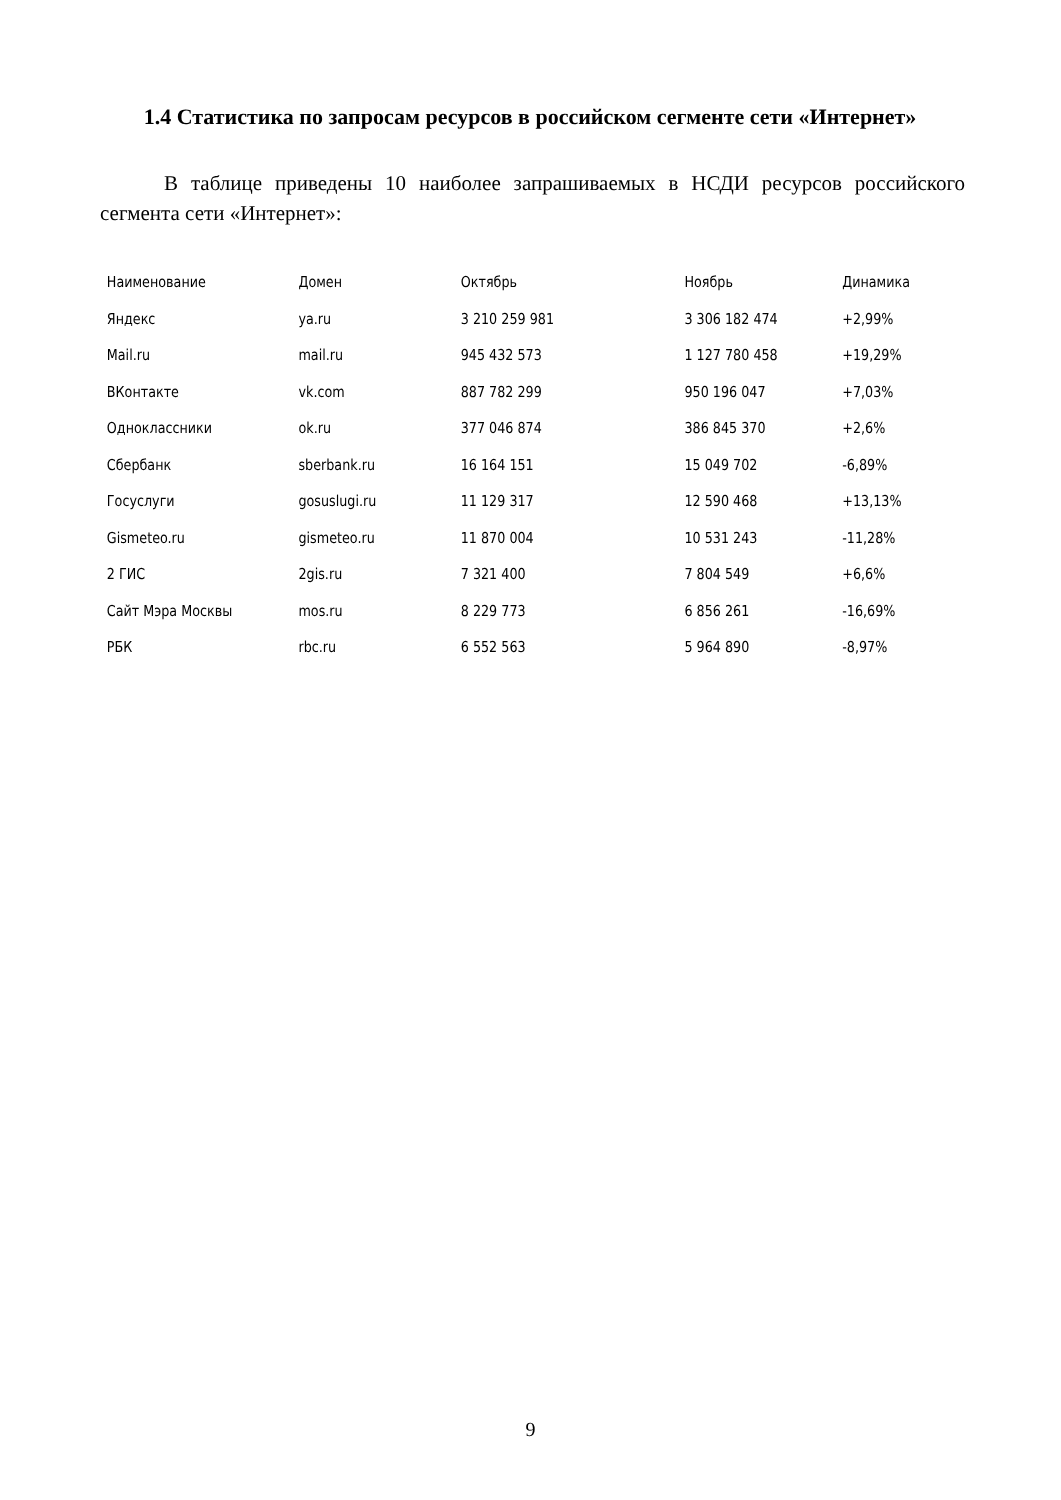1.4 Статистика по запросам ресурсов в российском сегменте сети «Интернет»
В таблице приведены 10 наиболее запрашиваемых в НСДИ ресурсов российского сегмента сети «Интернет»:
| Наименование | Домен | Октябрь | Ноябрь | Динамика |
| --- | --- | --- | --- | --- |
| Яндекс | ya.ru | 3 210 259 981 | 3 306 182 474 | +2,99% |
| Mail.ru | mail.ru | 945 432 573 | 1 127 780 458 | +19,29% |
| ВКонтакте | vk.com | 887 782 299 | 950 196 047 | +7,03% |
| Одноклассники | ok.ru | 377 046 874 | 386 845 370 | +2,6% |
| Сбербанк | sberbank.ru | 16 164 151 | 15 049 702 | -6,89% |
| Госуслуги | gosuslugi.ru | 11 129 317 | 12 590 468 | +13,13% |
| Gismeteo.ru | gismeteo.ru | 11 870 004 | 10 531 243 | -11,28% |
| 2 ГИС | 2gis.ru | 7 321 400 | 7 804 549 | +6,6% |
| Сайт Мэра Москвы | mos.ru | 8 229 773 | 6 856 261 | -16,69% |
| РБК | rbc.ru | 6 552 563 | 5 964 890 | -8,97% |
9